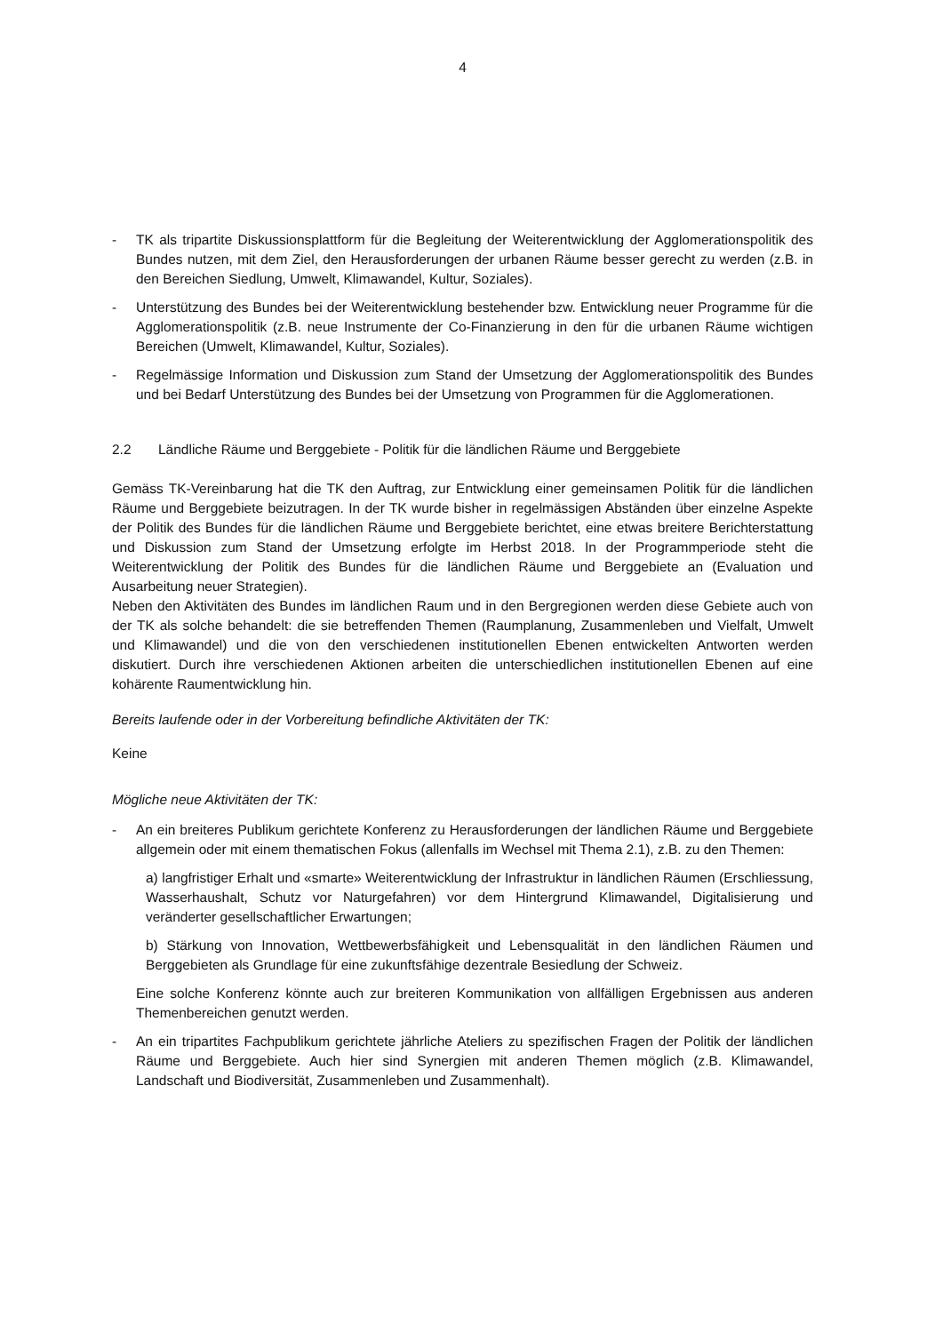4
- TK als tripartite Diskussionsplattform für die Begleitung der Weiterentwicklung der Agglomerations­politik des Bundes nutzen, mit dem Ziel, den Herausforderungen der urbanen Räume besser gerecht zu werden (z.B. in den Bereichen Siedlung, Umwelt, Klimawandel, Kultur, Soziales).
- Unterstützung des Bundes bei der Weiterentwicklung bestehender bzw. Entwicklung neuer Pro­gramme für die Agglomerationspolitik (z.B. neue Instrumente der Co-Finanzierung in den für die ur­banen Räume wichtigen Bereichen (Umwelt, Klimawandel, Kultur, Soziales).
- Regelmässige Information und Diskussion zum Stand der Umsetzung der Agglomerationspolitik des Bundes und bei Bedarf Unterstützung des Bundes bei der Umsetzung von Programmen für die Ag­glomerationen.
2.2 Ländliche Räume und Berggebiete - Politik für die ländlichen Räume und Berggebiete
Gemäss TK-Vereinbarung hat die TK den Auftrag, zur Entwicklung einer gemeinsamen Politik für die ländlichen Räume und Berggebiete beizutragen. In der TK wurde bisher in regelmässigen Abständen über einzelne Aspekte der Politik des Bundes für die ländlichen Räume und Berggebiete berichtet, eine etwas breitere Berichterstattung und Diskussion zum Stand der Umsetzung erfolgte im Herbst 2018. In der Programmperiode steht die Weiterentwicklung der Politik des Bundes für die ländlichen Räume und Berggebiete an (Evaluation und Ausarbeitung neuer Strategien).
Neben den Aktivitäten des Bundes im ländlichen Raum und in den Bergregionen werden diese Gebiete auch von der TK als solche behandelt: die sie betreffenden Themen (Raumplanung, Zusammenleben und Vielfalt, Umwelt und Klimawandel) und die von den verschiedenen institutionellen Ebenen entwickelten Antworten werden diskutiert. Durch ihre verschiedenen Aktionen arbeiten die unterschiedlichen instituti­onellen Ebenen auf eine kohärente Raumentwicklung hin.
Bereits laufende oder in der Vorbereitung befindliche Aktivitäten der TK:
Keine
Mögliche neue Aktivitäten der TK:
- An ein breiteres Publikum gerichtete Konferenz zu Herausforderungen der ländlichen Räume und Berggebiete allgemein oder mit einem thematischen Fokus (allenfalls im Wechsel mit Thema 2.1), z.B. zu den Themen:
a) langfristiger Erhalt und «smarte» Weiterentwicklung der Infrastruktur in ländlichen Räumen (Er­schliessung, Wasserhaushalt, Schutz vor Naturgefahren) vor dem Hintergrund Klimawandel, Digi­talisierung und veränderter gesellschaftlicher Erwartungen;
b) Stärkung von Innovation, Wettbewerbsfähigkeit und Lebensqualität in den ländlichen Räumen und Berggebieten als Grundlage für eine zukunftsfähige dezentrale Besiedlung der Schweiz.
Eine solche Konferenz könnte auch zur breiteren Kommunikation von allfälligen Ergebnissen aus anderen Themenbereichen genutzt werden.
- An ein tripartites Fachpublikum gerichtete jährliche Ateliers zu spezifischen Fragen der Politik der ländlichen Räume und Berggebiete. Auch hier sind Synergien mit anderen Themen möglich (z.B. Klimawandel, Landschaft und Biodiversität, Zusammenleben und Zusammenhalt).